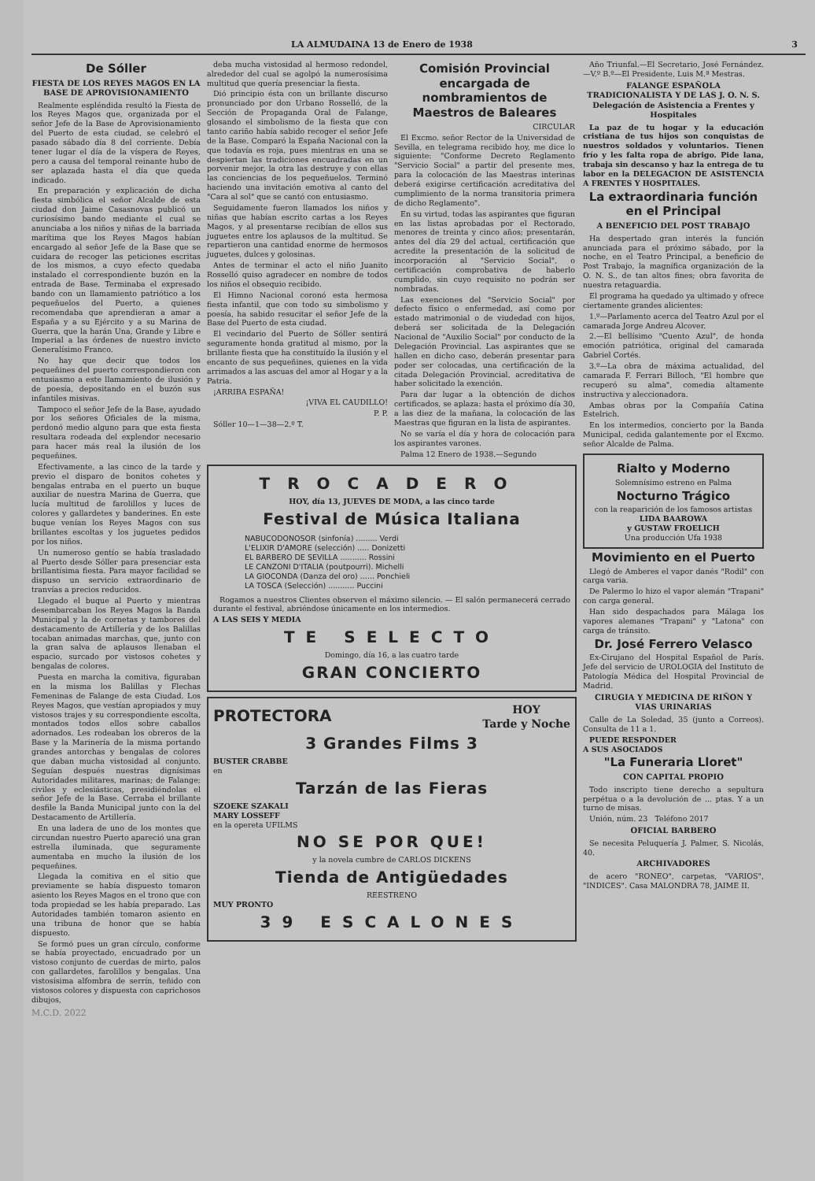LA ALMUDAINA 13 de Enero de 1938 3
De Sóller
FIESTA DE LOS REYES MAGOS EN LA BASE DE APROVISIONAMIENTO
Realmente espléndida resultó la Fiesta de los Reyes Magos que, organizada por el señor Jefe de la Base de Aprovisionamiento del Puerto de esta ciudad, se celebró el pasado sábado día 8 del corriente. Debía tener lugar el día de la víspera de Reyes, pero a causa del temporal reinante hubo de ser aplazada hasta el día que queda indicado.
En preparación y explicación de dicha fiesta simbólica el señor Alcalde de esta ciudad don Jaime Casasnovas publicó un curiosísimo bando mediante el cual se anunciaba a los niños y niñas de la barriada marítima que los Reyes Magos habían encargado al señor Jefe de la Base que se cuidara de recoger las peticiones escritas de los mismos, a cuyo efecto quedaba instalado el correspondiente buzón en la entrada de Base. Terminaba el expresado bando con un llamamiento patriótico a los pequeñuelos del Puerto, a quienes recomendaba que aprendieran a amar a España y a su Ejército y a su Marina de Guerra, que la harán Una, Grande y Libre e Imperial a las órdenes de nuestro invicto Generalísimo Franco.
No hay que decir que todos los pequeñines del puerto correspondieron con entusiasmo a este llamamiento de ilusión y de poesía, depositando en el buzón sus infantiles misivas.
Tampoco el señor Jefe de la Base, ayudado por los señores Oficiales de la misma, perdonó medio alguno para que esta fiesta resultara rodeada del explendor necesario para hacer más real la ilusión de los pequeñines.
Efectivamente, a las cinco de la tarde y previo el disparo de bonitos cohetes y bengalas entraba en el puerto un buque auxiliar de nuestra Marina de Guerra, que lucía multitud de farolillos y luces de colores y gallardetes y banderines. En este buque venían los Reyes Magos con sus brillantes escoltas y los juguetes pedidos por los niños.
Un numeroso gentío se había trasladado al Puerto desde Sóller para presenciar esta brillantísima fiesta. Para mayor facilidad se dispuso un servicio extraordinario de tranvías a precios reducidos.
Llegado el buque al Puerto y mientras desembarcaban los Reyes Magos la Banda Municipal y la de cornetas y tambores del destacamento de Artillería y de los Balillas tocaban animadas marchas, que, junto con la gran salva de aplausos llenaban el espacio, surcado por vistosos cohetes y bengalas de colores.
Puesta en marcha la comitiva, figuraban en la misma los Balillas y Flechas Femeninas de Falange de esta Ciudad. Los Reyes Magos, que vestían apropiados y muy vistosos trajes y su correspondiente escolta, montados todos ellos sobre caballos adornados. Les rodeaban los obreros de la Base y la Marinería de la misma portando grandes antorchas y bengalas de colores que daban mucha vistosidad al conjunto. Seguían después nuestras dignísimas Autoridades militares, marinas; de Falange; civiles y eclesiásticas, presidiéndolas el señor Jefe de la Base. Cerraba el brillante desfile la Banda Municipal junto con la del Destacamento de Artillería.
En una ladera de uno de los montes que circundan nuestro Puerto apareció una gran estrella iluminada, que seguramente aumentaba en mucho la ilusión de los pequeñines.
Llegada la comitiva en el sitio que previamente se había dispuesto tomaron asiento los Reyes Magos en el trono que con toda propiedad se les había preparado. Las Autoridades también tomaron asiento en una tribuna de honor que se había dispuesto.
Se formó pues un gran círculo, conforme se había proyectado, encuadrado por un vistoso conjunto de cuerdas de mirto, palos con gallardetes, farolillos y bengalas. Una vistosísima alfombra de serrín, teñido con vistosos colores y dispuesta con caprichosos dibujos,
M.C.D. 2022
deba mucha vistosidad al hermoso redondel, alrededor del cual se agolpó la numerosísima multitud que quería presenciar la fiesta.
Dió principio ésta con un brillante discurso pronunciado por don Urbano Rosselló, de la Sección de Propaganda Oral de Falange, glosando el simbolismo de la fiesta que con tanto cariño había sabido recoger el señor Jefe de la Base. Comparó la España Nacional con la que todavía es roja, pues mientras en una se despiertan las tradiciones encuadradas en un porvenir mejor, la otra las destruye y con ellas las conciencias de los pequeñuelos. Terminó haciendo una invitación emotiva al canto del "Cara al sol" que se cantó con entusiasmo.
Seguidamente fueron llamados los niños y niñas que habían escrito cartas a los Reyes Magos, y al presentarse recibían de ellos sus juguetes entre los aplausos de la multitud. Se repartieron una cantidad enorme de hermosos juguetes, dulces y golosinas.
Antes de terminar el acto el niño Juanito Rosselló quiso agradecer en nombre de todos los niños el obsequio recibido.
El Himno Nacional coronó esta hermosa fiesta infantil, que con todo su simbolismo y poesía, ha sabido resucitar el señor Jefe de la Base del Puerto de esta ciudad.
El vecindario del Puerto de Sóller sentirá seguramente honda gratitud al mismo, por la brillante fiesta que ha constituído la ilusión y el encanto de sus pequeñines, quienes en la vida arrimados a las ascuas del amor al Hogar y a la Patria.
¡ARRIBA ESPAÑA!
¡VIVA EL CAUDILLO!
P. P.
Sóller 10—1—38—2.º T.
Comisión Provincial encargada de nombramientos de Maestros de Baleares
CIRCULAR
El Excmo. señor Rector de la Universidad de Sevilla, en telegrama recibido hoy, me dice lo siguiente: "Conforme Decreto Reglamento "Servicio Social" a partir del presente mes, para la colocación de las Maestras interinas deberá exigirse certificación acreditativa del cumplimiento de la norma transitoria primera de dicho Reglamento".
En su virtud, todas las aspirantes que figuran en las listas aprobadas por el Rectorado, menores de treinta y cinco años; presentarán, antes del día 29 del actual, certificación que acredite la presentación de la solicitud de incorporación al "Servicio Social", o certificación comprobativa de haberlo cumplido, sin cuyo requisito no podrán ser nombradas.
Las exenciones del "Servicio Social" por defecto físico o enfermedad, así como por estado matrimonial o de viudedad con hijos, deberá ser solicitada de la Delegación Nacional de "Auxilio Social" por conducto de la Delegación Provincial. Las aspirantes que se hallen en dicho caso, deberán presentar para poder ser colocadas, una certificación de la citada Delegación Provincial, acreditativa de haber solicitado la exención.
Para dar lugar a la obtención de dichos certificados, se aplaza: hasta el próximo día 30, a las diez de la mañana, la colocación de las Maestras que figuran en la lista de aspirantes.
No se varía el día y hora de colocación para los aspirantes varones.
Palma 12 Enero de 1938.—Segundo
TROCADERO
HOY, día 13, JUEVES DE MODA, a las cinco tarde
Festival de Música Italiana
NABUCODONOSOR (sinfonía) ......... Verdi
L'ELIXIR D'AMORE (selección) ..... Donizetti
EL BARBERO DE SEVILLA ........... Rossini
LE CANZONI D'ITALIA (poutpourri). Michelli
LA GIOCONDA (Danza del oro) ...... Ponchieli
LA TOSCA (Selección) ........... Puccini
Rogamos a nuestros Clientes observen el máximo silencio. — El salón permanecerá cerrado durante el festival, abriéndose únicamente en los intermedios.
A LAS SEIS Y MEDIA
TE SELECTO
Domingo, día 16, a las cuatro tarde
GRAN CONCIERTO
PROTECTORA HOY
Tarde y Noche
3 Grandes Films 3
BUSTER CRABBE
en
Tarzán de las Fieras
SZOEKE SZAKALI
MARY LOSSEFF
en la opereta UFILMS
NO SE POR QUE!
y la novela cumbre de CARLOS DICKENS
Tienda de Antigüedades
REESTRENO
MUY PRONTO
39 ESCALONES
Año Triunfal.—El Secretario, José Fernández.—V.º B.º—El Presidente, Luis M.ª Mestras.
FALANGE ESPAÑOLA TRADICIONALISTA Y DE LAS J. O. N. S.
Delegación de Asistencia a Frentes y Hospitales
La paz de tu hogar y la educación cristiana de tus hijos son conquistas de nuestros soldados y voluntarios. Tienen frío y les falta ropa de abrigo. Pide lana, trabaja sin descanso y haz la entrega de tu labor en la DELEGACION DE ASISTENCIA A FRENTES Y HOSPITALES.
La extraordinaria función en el Principal
A BENEFICIO DEL POST TRABAJO
Ha despertado gran interés la función anunciada para el próximo sábado, por la noche, en el Teatro Principal, a beneficio de Post Trabajo, la magnífica organización de la O. N. S., de tan altos fines; obra favorita de nuestra retaguardia.
El programa ha quedado ya ultimado y ofrece ciertamente grandes alicientes:
1.º—Parlamento acerca del Teatro Azul por el camarada Jorge Andreu Alcover.
2.—El bellísimo "Cuento Azul", de honda emoción patriótica, original del camarada Gabriel Cortés.
3.º—La obra de máxima actualidad, del camarada F. Ferrari Billoch, "El hombre que recuperó su alma", comedia altamente instructiva y aleccionadora.
Ambas obras por la Compañía Catina Estelrich.
En los intermedios, concierto por la Banda Municipal, cedida galantemente por el Excmo. señor Alcalde de Palma.
Rialto y Moderno
Solemnísimo estreno en Palma
Nocturno Trágico
con la reaparición de los famosos artistas
LIDA BAAROWA
y GUSTAW FROELICH
Una producción Ufa 1938
Movimiento en el Puerto
Llegó de Amberes el vapor danés "Rodil" con carga varia.
De Palermo lo hizo el vapor alemán "Trapani" con carga general.
Han sido despachados para Málaga los vapores alemanes "Trapani" y "Latona" con carga de tránsito.
Dr. José Ferrero Velasco
Ex-Cirujano del Hospital Español de París. Jefe del servicio de UROLOGIA del Instituto de Patología Médica del Hospital Provincial de Madrid.
CIRUGIA Y MEDICINA DE RIÑON Y VIAS URINARIAS
Calle de La Soledad, 35 (junto a Correos). Consulta de 11 a 1.
PUEDE RESPONDER
A SUS ASOCIADOS
"La Funeraria Lloret"
CON CAPITAL PROPIO
Todo inscripto tiene derecho a sepultura perpétua o a la devolución de ... ptas. Y a un turno de misas.
Unión, núm. 23 Teléfono 2017
OFICIAL BARBERO
Se necesita Peluquería J. Palmer, S. Nicolás, 40.
ARCHIVADORES
de acero "RONEO", carpetas, "VARIOS", "INDICES". Casa MALONDRA 78, JAIME II.